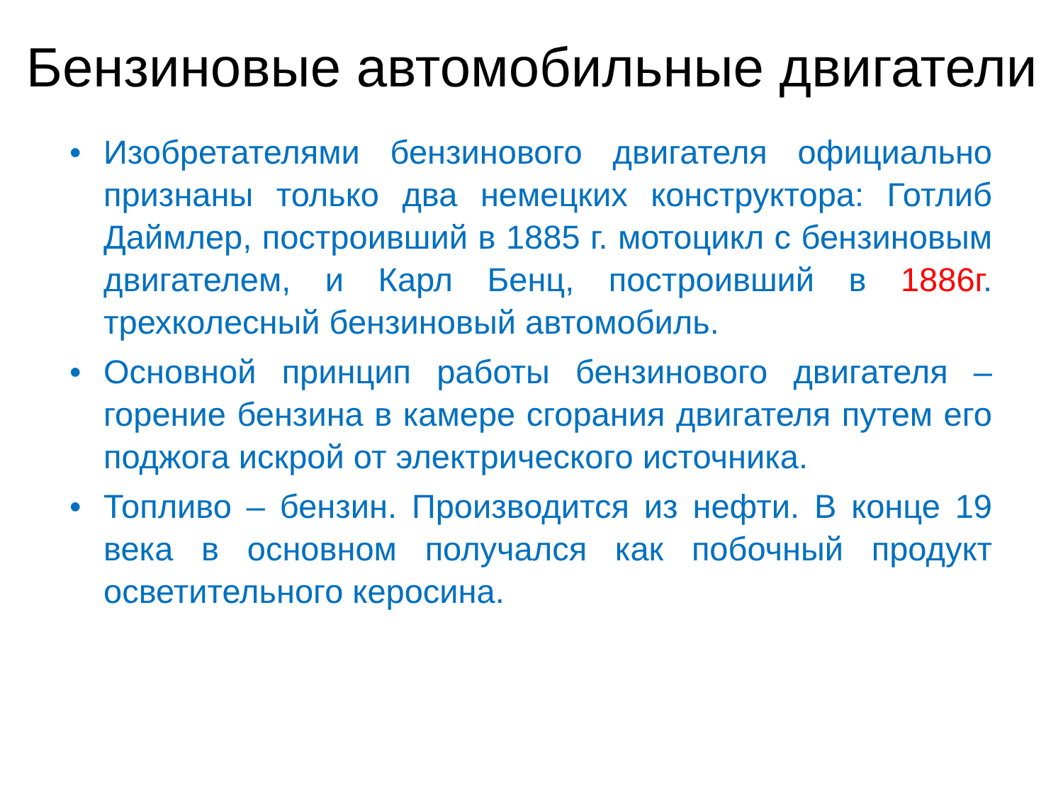Бензиновые автомобильные двигатели
• Изобретателями бензинового двигателя официально признаны только два немецких конструктора: Готлиб Даймлер, построивший в 1885 г. мотоцикл с бензиновым двигателем, и Карл Бенц, построивший в 1886г. трехколесный бензиновый автомобиль.
• Основной принцип работы бензинового двигателя – горение бензина в камере сгорания двигателя путем его поджога искрой от электрического источника.
• Топливо – бензин. Производится из нефти. В конце 19 века в основном получался как побочный продукт осветительного керосина.